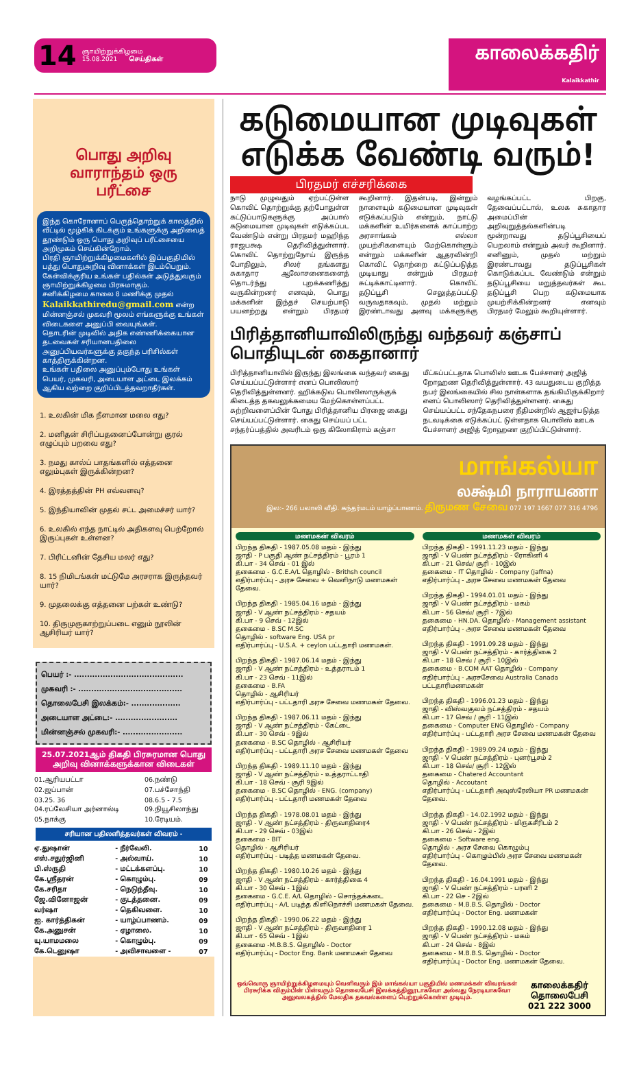14
ஞாயிற்றுக்கிழமை
15.08.2021 செய்திகள்
காலைக்கதிர்
Kalaikkathir
பொது அறிவு
வாராந்தம் ஒரு
பரீட்சை
இந்த கொரோனாப் பெருந்தொற்றுக் காலத்தில் வீட்டில் மூழ்கிக் கிடக்கும் உங்களுக்கு அறிவைத் தூண்டும் ஒரு பொது அறிவுப் பரீட்சையை அறிமுகம் செய்கின்றோம்.
பிரதி ஞாயிற்றுக்கிழமைகளில் இப்பகுதியில் பத்து பொதுஅறிவு வினாக்கள் இடம்பெறும். கேள்விக்குரிய உங்கள் பதில்கள் அடுத்துவரும் ஞாயிற்றுக்கிழமை பிரசுமாகும்.
சனிக்கிழமை காலை 8 மணிக்கு முதல் Kalaikkathiredu@gmail.com என்ற மின்னஞ்சல் முகவரி மூலம் எங்களுக்கு உங்கள் விடைகளை அனுப்பி வையுங்கள்.
தொடரின் முடிவில் அதிக எண்ணிக்கையான தடவைகள் சரியானபதிலை அனுப்பியவர்களுக்கு தகுந்த பரிசில்கள் காத்திருக்கின்றன.
உங்கள் பதிலை அனுப்பும்போது உங்கள் பெயர், முகவரி, அடையாள அட்டை இலக்கம் ஆகிய வற்றை குறிப்பிடத்தவறாதீர்கள்.
1. உலகின் மிக நீளமான மலை எது?
2. மனிதன் சிரிப்பதனைப்போன்று குரல் எழுப்பும் பறவை எது?
3. நமது கால்ப் பாதங்களில் எத்தனை எலும்புகள் இருக்கின்றன?
4. இரத்தத்தின் PH எவ்வளவு?
5. இந்தியாவின் முதல் சட்ட அமைச்சர் யார்?
6. உலகில் எந்த நாட்டில் அதிகளவு பெற்றோல் இருப்புகள் உள்ளன?
7. பிரிட்டனின் தேசிய மலர் எது?
8. 15 நிமிடங்கள் மட்டுமே அரசராக இருந்தவர் யார்?
9. முதலைக்கு எத்தனை பற்கள் உண்டு?
10. திருமுருகாற்றுப்படை எனும் நூலின் ஆசிரியர் யார்?
பெயர் :- ..........................................
முகவரி :- ........................................
தொலைபேசி இலக்கம்:- ...................
அடையாள அட்டை:- ........................
மின்னஞ்சல் முகவரி:- .......................
25.07.2021ஆம் திகதி பிரசுரமான பொது அறிவு வினாக்களுக்கான விடைகள்
| 01.ஆரியபட்டா | 06.நண்டு |
| 02.ஜப்பான் | 07.பச்சோந்தி |
| 03.25. 36 | 08.6.5 - 7.5 |
| 04.ரப்லேசியா அர்னால்டி | 09.நியூசிலாந்து |
| 05.நாக்கு | 10.ரேடியம். |
சரியான பதிலளித்தவர்கள் விவரம் -
| ஏ.துஷான் | - நீர்வேலி. | 10 |
| எஸ்.சதுர்ஜினி | - அல்வாய். | 10 |
| பி.ஸ்ருதி | - மட்டக்களப்பு. | 10 |
| கே.ஶ்ரீதரன் | - கொழும்பு. | 09 |
| கே.சரிதா | - நெடுந்தீவு. | 10 |
| ஜே.வினோஜன் | - குடத்தனை. | 09 |
| வர்ஷா | - தெகிவளை. | 10 |
| ஐ. கார்த்திகன் | - யாழ்ப்பாணம். | 09 |
| கே.அனுசன் | - ஏழாலை. | 10 |
| யு.யாமமலை | - கொழும்பு. | 09 |
| கே.டெனுஷா | - அவிசாவளை - | 07 |
கடுமையான முடிவுகள்
எடுக்க வேண்டி வரும்!
பிரதமர் எச்சரிக்கை
நாடு முழுவதும் ஏற்பட்டுள்ள கொவிட் தொற்றுக்கு தற்போதுள்ள கட்டுப்பாடுகளுக்கு அப்பால் கடுமையான முடிவுகள் எடுக்கப்பட வேண்டும் என்று பிரதமர் மஹிந்த ராஜபக்ஷ தெரிவித்துள்ளார். கொவிட் தொற்றுநோய் இருந்த போதிலும், சிலர் தங்களது சுகாதார ஆலோசனைகளைத் தொடர்ந்து புறக்கணித்து வருகின்றனர் எனவும், பொது மக்களின் இந்தச் செயற்பாடு பயனற்றது என்றும் பிரதமர் கூறினார். இதன்படி, இன்றும் நாளையும் கடுமையான முடிவுகள் எடுக்கப்படும் என்றும், நாட்டு மக்களின் உயிர்களைக் காப்பாற்ற அரசாங்கம் எல்லா முயற்சிகளையும் மேற்கொள்ளும் என்றும் மக்களின் ஆதரவின்றி கொவிட் தொற்றை கட்டுப்படுத்த முடியாது என்றும் பிரதமர் சுட்டிக்காட்டினார். கொவிட் தடுப்பூசி செலுத்தப்பட்டு வருவதாகவும், முதல் மற்றும் இரண்டாவது அளவு மக்களுக்கு வழங்கப்பட்ட பிறகு, தேவைப்பட்டால், உலக சுகாதார அமைப்பின் அறிவுறுத்தல்களின்படி மூன்றாவது தடுப்பூசியைப் பெறலாம் என்றும் அவர் கூறினார். எனினும், முதல் மற்றும் இரண்டாவது தடுப்பூசிகள் கொடுக்கப்பட வேண்டும் என்றும் தடுப்பூசியை மறுத்தவர்கள் கூட தடுப்பூசி பெற கடுமையாக முயற்சிக்கின்றனர் எனவும் பிரதமர் மேலும் கூறியுள்ளார்.
பிரித்தானியாவிலிருந்து வந்தவர் கஞ்சாப் பொதியுடன் கைதானார்
பிரித்தானியாவில் இருந்து இலங்கை வந்தவர் கைது செய்யப்பட்டுள்ளார் எனப் பொலிஸார் தெரிவித்துள்ளனர். ஹிக்கடுவ பொலிஸாருக்குக் கிடைத்த தகவலுக்கமைய மேற்கொள்ளப்பட்ட சுற்றிவளைப்பின் போது பிரித்தானிய பிரஜை கைது செய்யப்பட்டுள்ளார். கைது செய்யப் பட்ட சந்தர்ப்பத்தில் அவரிடம் ஒரு கிலோகிராம் கஞ்சா மீட்கப்பட்டதாக பொலிஸ் ஊடக பேச்சாளர் அஜித் றோஹண தெரிவித்துள்ளார். 43 வயதுடைய குறித்த நபர் இலங்கையில் சில நாள்களாக தங்கியிருக்கிறார் எனப் பொலிஸார் தெரிவித்துள்ளனர். கைது செய்யப்பட்ட சந்தேகநபரை நீதிமன்றில் ஆஜர்படுத்த நடவடிக்கை எடுக்கப்பட் டுள்ளதாக பொலிஸ் ஊடக பேச்சாளர் அஜித் றோஹண குறிப்பிட்டுள்ளார்.
மாங்கல்யா
லக்ஷ்மி நாராயணா
இல:- 266 பலாலி வீதி. கந்தர்மடம் யாழ்ப்பாணம். திருமண சேவை 077 197 1667 077 316 4796
மணமகன் விவரம்
பிறந்த திகதி - 1987.05.08 மதம் - இந்து
ஜாதி - P பகுதி ஆண் நட்சத்திரம் - பூரம் 1
கி.பா - 34 செவ் - 01 இல்
தகைமை - G.C.E.A/L தொழில் - Brithsh council
எதிர்பார்ப்பு - அரச சேவை + வெளிநாடு மணமகள் தேவை.
பிறந்த திகதி - 1985.04.16 மதம் - இந்து
ஜாதி - V ஆண் நட்சத்திரம் - சதயம்
கி.பா - 9 செவ் - 12இல்
தகைமை - B.SC M.SC
தொழில் - software Eng. USA pr
எதிர்பார்ப்பு - U.S.A. + ceylon பட்டதாரி மணமகள்.
பிறந்த திகதி - 1987.06.14 மதம் - இந்து
ஜாதி - V ஆண் நட்சத்திரம் - உத்தராடம் 1
கி.பா - 23 செவ் - 11இல்
தகைமை - B.FA
தொழில் - ஆசிரியர்
எதிர்பார்ப்பு - பட்டதாரி அரச சேவை மணமகள் தேவை.
பிறந்த திகதி - 1987.06.11 மதம் - இந்து
ஜாதி - V ஆண் நட்சத்திரம் - கேட்டை
கி.பா - 30 செவ் - 9இல்
தகைமை - B.SC தொழில் - ஆசிரியர்
எதிர்பார்ப்பு - பட்டதாரி அரச சேவை மணமகள் தேவை
பிறந்த திகதி - 1989.11.10 மதம் - இந்து
ஜாதி - V ஆண் நட்சத்திரம் - உத்தராட்டாதி
கி.பா - 18 செவ் - சூரி 9இல்
தகைமை - B.SC தொழில் - ENG. (company)
எதிர்பார்ப்பு - பட்டதாரி மணமகள் தேவை
பிறந்த திகதி - 1978.08.01 மதம் - இந்து
ஜாதி - V ஆண் நட்சத்திரம் - திருவாதிரை4
கி.பா - 29 செவ் - 03இல்
தகைமை - BIT
தொழில் - ஆசிரியர்
எதிர்பார்ப்பு - படித்த மணமகள் தேவை.
பிறந்த திகதி - 1980.10.26 மதம் - இந்து
ஜாதி - V ஆண் நட்சத்திரம் - கார்த்திகை 4
கி.பா - 30 செவ் - 1இல்
தகைமை - G.C.E. A/L தொழில் - சொந்தக்கடை
எதிர்பார்ப்பு - A/L படித்த கிளிநொச்சி மணமகள் தேவை.
பிறந்த திகதி - 1990.06.22 மதம் - இந்து
ஜாதி - V ஆண் நட்சத்திரம் - திருவாதிரை 1
கி.பா - 65 செவ் - 1இல்
தகைமை -M.B.B.S. தொழில் - Doctor
எதிர்பார்ப்பு - Doctor Eng. Bank மணமகள் தேவை
மணமகள் விவரம்
பிறந்த திகதி - 1991.11.23 மதம் - இந்து
ஜாதி - V பெண் நட்சத்திரம் - ரோகினி 4
கி.பா - 21 செவ்/ சூரி - 10இல்
தகைமை - IT தொழில் - Company (jaffna)
எதிர்பார்ப்பு - அரச சேவை மணமகன் தேவை
பிறந்த திகதி - 1994.01.01 மதம் - இந்து
ஜாதி - V பெண் நட்சத்திரம் - மகம்
கி.பா - 56 செவ்/ சூரி - 7இல்
தகைமை - HN.DA. தொழில் - Management assistant
எதிர்பார்ப்பு - அரச சேவை மணமகன் தேவை
பிறந்த திகதி - 1991.09.28 மதம் - இந்து
ஜாதி - V பெண் நட்சத்திரம் - கார்த்திகை 2
கி.பா - 18 செவ் / சூரி - 10இல்
தகைமை - B.COM AAT தொழில் - Company
எதிர்பார்ப்பு - அரசசேவை Australia Canada பட்டதாரிமணமகன்
பிறந்த திகதி - 1996.01.23 மதம் - இந்து
ஜாதி - விஸ்வகுலம் நட்சத்திரம் - சதயம்
கி.பா - 17 செவ் / சூரி - 11இல்
தகைமை - Computer ENG தொழில் - Company
எதிர்பார்ப்பு - பட்டதாரி அரச சேவை மணமகன் தேவை
பிறந்த திகதி - 1989.09.24 மதம் - இந்து
ஜாதி - V பெண் நட்சத்திரம் - புனர்பூசம் 2
கி.பா - 18 செவ்/ சூரி - 12இல்
தகைமை - Chatered Accountant
தொழில் - Accoutant
எதிர்பார்ப்பு - பட்டதாரி அவுஸ்ரேலியா PR மணமகன் தேவை.
பிறந்த திகதி - 14.02.1992 மதம் - இந்து
ஜாதி - V பெண் நட்சத்திரம் - மிருகசீரிடம் 2
கி.பா - 26 செவ் - 2இல்
தகைமை - Software eng.
தொழில் - அரச சேவை கொழும்பு
எதிர்பார்ப்பு - கொழும்பில் அரச சேவை மணமகன் தேவை.
பிறந்த திகதி - 16.04.1991 மதம் - இந்து
ஜாதி - V பெண் நட்சத்திரம் - பரனி 2
கி.பா - 22 செ - 2இல்
தகைமை - M.B.B.S. தொழில் - Doctor
எதிர்பார்ப்பு - Doctor Eng. மணமகன்
பிறந்த திகதி - 1990.12.08 மதம் - இந்து
ஜாதி - V பெண் நட்சத்திரம் - மகம்
கி.பா - 24 செவ் - 8இல்
தகைமை - M.B.B.S. தொழில் - Doctor
எதிர்பார்ப்பு - Doctor Eng. மணமகன் தேவை.
ஒவ்வொரு ஞாயிற்றுக்கிழமையும் வெளிவரும் இம் மாங்கல்யா பகுதியில் மணமக்கள் விவரங்கள் பிரசுரிக்க விரும்பின் பின்வரும் தொலைபேசி இலக்கத்தினூடாகவோ அல்லது நேரடியாகவோ அலுவலகத்தில் மேலதிக தகவல்களைப் பெற்றுக்கொள்ள முடியும்.
காலைக்கதிர்
தொலைபேசி
021 222 3000